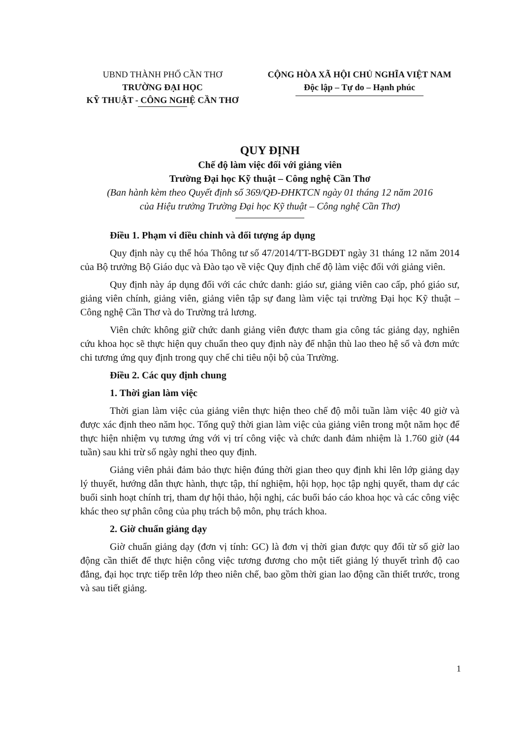UBND THÀNH PHỐ CẦN THƠ
TRƯỜNG ĐẠI HỌC
KỸ THUẬT - CÔNG NGHỆ CẦN THƠ
CỘNG HÒA XÃ HỘI CHỦ NGHĨA VIỆT NAM
Độc lập – Tự do – Hạnh phúc
QUY ĐỊNH
Chế độ làm việc đối với giảng viên
Trường Đại học Kỹ thuật – Công nghệ Cần Thơ
(Ban hành kèm theo Quyết định số 369/QĐ-ĐHKTCN ngày 01 tháng 12 năm 2016
của Hiệu trưởng Trường Đại học Kỹ thuật – Công nghệ Cần Thơ)
Điều 1. Phạm vi điều chỉnh và đối tượng áp dụng
Quy định này cụ thể hóa Thông tư số 47/2014/TT-BGDĐT ngày 31 tháng 12 năm 2014 của Bộ trưởng Bộ Giáo dục và Đào tạo về việc Quy định chế độ làm việc đối với giảng viên.
Quy định này áp dụng đối với các chức danh: giáo sư, giảng viên cao cấp, phó giáo sư, giảng viên chính, giảng viên, giảng viên tập sự đang làm việc tại trường Đại học Kỹ thuật – Công nghệ Cần Thơ và do Trường trả lương.
Viên chức không giữ chức danh giảng viên được tham gia công tác giảng dạy, nghiên cứu khoa học sẽ thực hiện quy chuẩn theo quy định này để nhận thù lao theo hệ số và đơn mức chi tương ứng quy định trong quy chế chi tiêu nội bộ của Trường.
Điều 2. Các quy định chung
1. Thời gian làm việc
Thời gian làm việc của giảng viên thực hiện theo chế độ mỗi tuần làm việc 40 giờ và được xác định theo năm học. Tổng quỹ thời gian làm việc của giảng viên trong một năm học để thực hiện nhiệm vụ tương ứng với vị trí công việc và chức danh đảm nhiệm là 1.760 giờ (44 tuần) sau khi trừ số ngày nghỉ theo quy định.
Giảng viên phải đảm bảo thực hiện đúng thời gian theo quy định khi lên lớp giảng dạy lý thuyết, hướng dẫn thực hành, thực tập, thí nghiệm, hội họp, học tập nghị quyết, tham dự các buổi sinh hoạt chính trị, tham dự hội thảo, hội nghị, các buổi báo cáo khoa học và các công việc khác theo sự phân công của phụ trách bộ môn, phụ trách khoa.
2. Giờ chuẩn giảng dạy
Giờ chuẩn giảng dạy (đơn vị tính: GC) là đơn vị thời gian được quy đổi từ số giờ lao động cần thiết để thực hiện công việc tương đương cho một tiết giảng lý thuyết trình độ cao đẳng, đại học trực tiếp trên lớp theo niên chế, bao gồm thời gian lao động cần thiết trước, trong và sau tiết giảng.
1